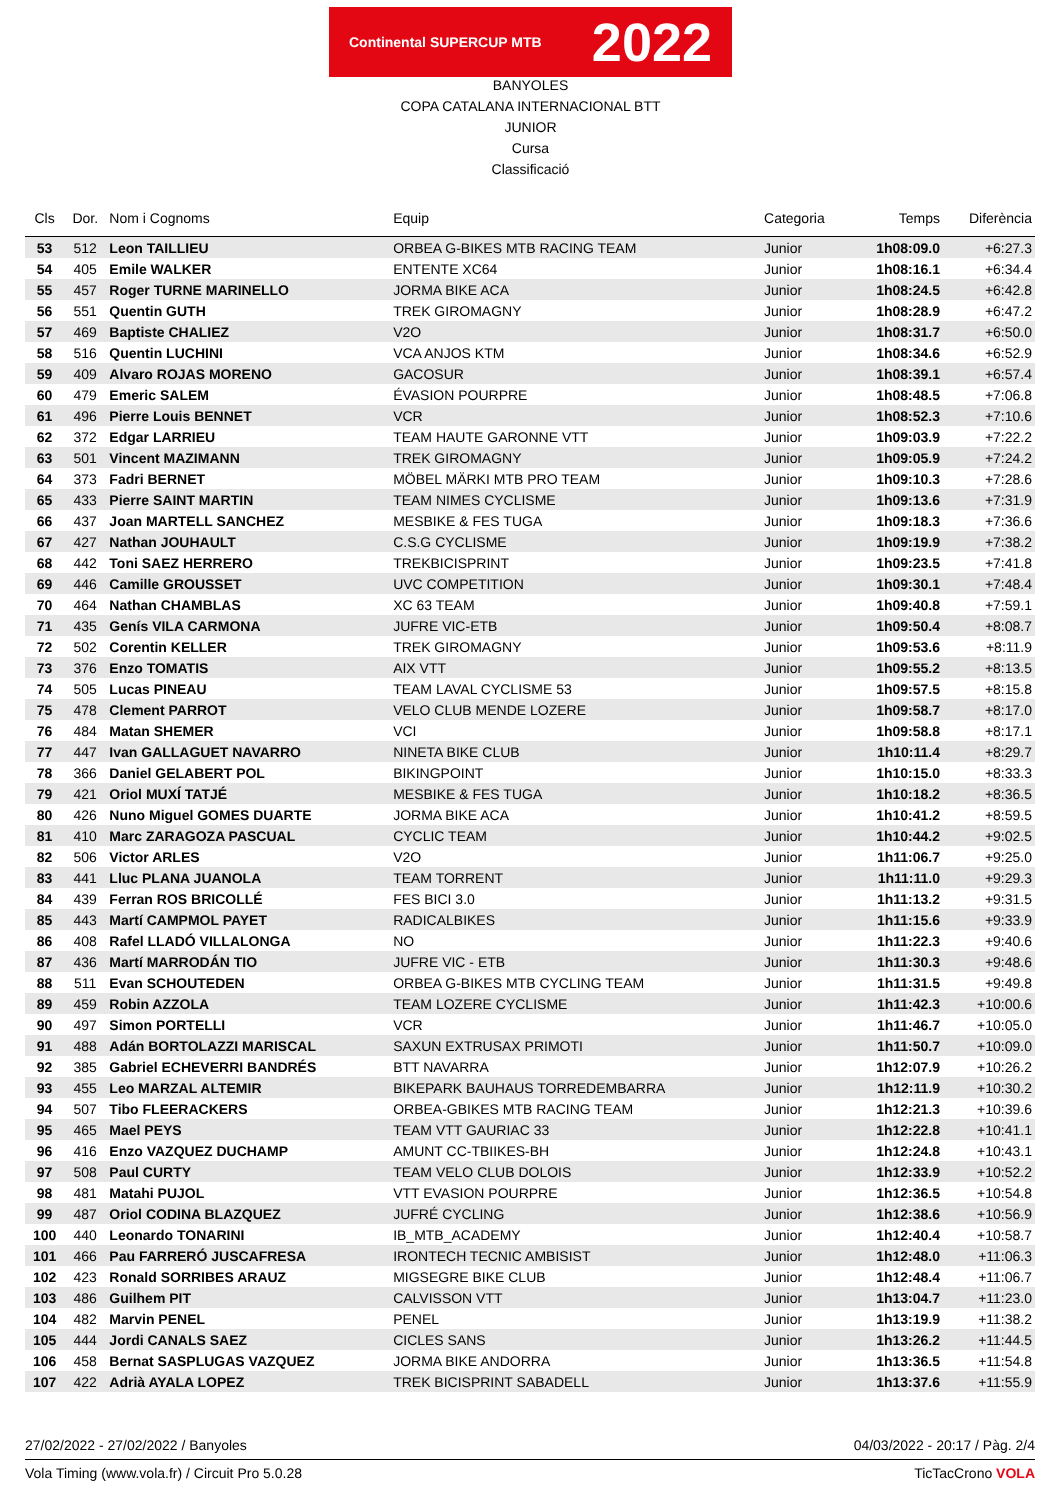Continental SUPERCUP MTB 2022
BANYOLES
COPA CATALANA INTERNACIONAL BTT
JUNIOR
Cursa
Classificació
| Cls | Dor. | Nom i Cognoms | Equip | Categoria | Temps | Diferència |
| --- | --- | --- | --- | --- | --- | --- |
| 53 | 512 | Leon TAILLIEU | ORBEA G-BIKES MTB RACING TEAM | Junior | 1h08:09.0 | +6:27.3 |
| 54 | 405 | Emile WALKER | ENTENTE XC64 | Junior | 1h08:16.1 | +6:34.4 |
| 55 | 457 | Roger TURNE MARINELLO | JORMA BIKE ACA | Junior | 1h08:24.5 | +6:42.8 |
| 56 | 551 | Quentin GUTH | TREK GIROMAGNY | Junior | 1h08:28.9 | +6:47.2 |
| 57 | 469 | Baptiste CHALIEZ | V2O | Junior | 1h08:31.7 | +6:50.0 |
| 58 | 516 | Quentin LUCHINI | VCA ANJOS KTM | Junior | 1h08:34.6 | +6:52.9 |
| 59 | 409 | Alvaro ROJAS MORENO | GACOSUR | Junior | 1h08:39.1 | +6:57.4 |
| 60 | 479 | Emeric SALEM | ÉVASION POURPRE | Junior | 1h08:48.5 | +7:06.8 |
| 61 | 496 | Pierre Louis BENNET | VCR | Junior | 1h08:52.3 | +7:10.6 |
| 62 | 372 | Edgar LARRIEU | TEAM HAUTE GARONNE VTT | Junior | 1h09:03.9 | +7:22.2 |
| 63 | 501 | Vincent MAZIMANN | TREK GIROMAGNY | Junior | 1h09:05.9 | +7:24.2 |
| 64 | 373 | Fadri BERNET | MÖBEL MÄRKI MTB PRO TEAM | Junior | 1h09:10.3 | +7:28.6 |
| 65 | 433 | Pierre SAINT MARTIN | TEAM NIMES CYCLISME | Junior | 1h09:13.6 | +7:31.9 |
| 66 | 437 | Joan MARTELL SANCHEZ | MESBIKE & FES TUGA | Junior | 1h09:18.3 | +7:36.6 |
| 67 | 427 | Nathan JOUHAULT | C.S.G CYCLISME | Junior | 1h09:19.9 | +7:38.2 |
| 68 | 442 | Toni SAEZ HERRERO | TREKBICISPRINT | Junior | 1h09:23.5 | +7:41.8 |
| 69 | 446 | Camille GROUSSET | UVC COMPETITION | Junior | 1h09:30.1 | +7:48.4 |
| 70 | 464 | Nathan CHAMBLAS | XC 63 TEAM | Junior | 1h09:40.8 | +7:59.1 |
| 71 | 435 | Genís VILA CARMONA | JUFRE VIC-ETB | Junior | 1h09:50.4 | +8:08.7 |
| 72 | 502 | Corentin KELLER | TREK GIROMAGNY | Junior | 1h09:53.6 | +8:11.9 |
| 73 | 376 | Enzo TOMATIS | AIX VTT | Junior | 1h09:55.2 | +8:13.5 |
| 74 | 505 | Lucas PINEAU | TEAM LAVAL CYCLISME 53 | Junior | 1h09:57.5 | +8:15.8 |
| 75 | 478 | Clement PARROT | VELO CLUB MENDE LOZERE | Junior | 1h09:58.7 | +8:17.0 |
| 76 | 484 | Matan SHEMER | VCI | Junior | 1h09:58.8 | +8:17.1 |
| 77 | 447 | Ivan GALLAGUET NAVARRO | NINETA BIKE CLUB | Junior | 1h10:11.4 | +8:29.7 |
| 78 | 366 | Daniel GELABERT POL | BIKINGPOINT | Junior | 1h10:15.0 | +8:33.3 |
| 79 | 421 | Oriol MUXÍ TATJÉ | MESBIKE & FES TUGA | Junior | 1h10:18.2 | +8:36.5 |
| 80 | 426 | Nuno Miguel GOMES DUARTE | JORMA BIKE ACA | Junior | 1h10:41.2 | +8:59.5 |
| 81 | 410 | Marc ZARAGOZA PASCUAL | CYCLIC TEAM | Junior | 1h10:44.2 | +9:02.5 |
| 82 | 506 | Victor ARLES | V2O | Junior | 1h11:06.7 | +9:25.0 |
| 83 | 441 | Lluc PLANA JUANOLA | TEAM TORRENT | Junior | 1h11:11.0 | +9:29.3 |
| 84 | 439 | Ferran ROS BRICOLLÉ | FES BICI 3.0 | Junior | 1h11:13.2 | +9:31.5 |
| 85 | 443 | Martí CAMPMOL PAYET | RADICALBIKES | Junior | 1h11:15.6 | +9:33.9 |
| 86 | 408 | Rafel LLADÓ VILLALONGA | NO | Junior | 1h11:22.3 | +9:40.6 |
| 87 | 436 | Martí MARRODÁN TIO | JUFRE VIC - ETB | Junior | 1h11:30.3 | +9:48.6 |
| 88 | 511 | Evan SCHOUTEDEN | ORBEA G-BIKES MTB CYCLING TEAM | Junior | 1h11:31.5 | +9:49.8 |
| 89 | 459 | Robin AZZOLA | TEAM LOZERE CYCLISME | Junior | 1h11:42.3 | +10:00.6 |
| 90 | 497 | Simon PORTELLI | VCR | Junior | 1h11:46.7 | +10:05.0 |
| 91 | 488 | Adán BORTOLAZZI MARISCAL | SAXUN EXTRUSAX PRIMOTI | Junior | 1h11:50.7 | +10:09.0 |
| 92 | 385 | Gabriel ECHEVERRI BANDRÉS | BTT NAVARRA | Junior | 1h12:07.9 | +10:26.2 |
| 93 | 455 | Leo MARZAL ALTEMIR | BIKEPARK BAUHAUS TORREDEMBARRA | Junior | 1h12:11.9 | +10:30.2 |
| 94 | 507 | Tibo FLEERACKERS | ORBEA-GBIKES MTB RACING TEAM | Junior | 1h12:21.3 | +10:39.6 |
| 95 | 465 | Mael PEYS | TEAM VTT GAURIAC 33 | Junior | 1h12:22.8 | +10:41.1 |
| 96 | 416 | Enzo VAZQUEZ DUCHAMP | AMUNT CC-TBIIKES-BH | Junior | 1h12:24.8 | +10:43.1 |
| 97 | 508 | Paul CURTY | TEAM VELO CLUB DOLOIS | Junior | 1h12:33.9 | +10:52.2 |
| 98 | 481 | Matahi PUJOL | VTT EVASION POURPRE | Junior | 1h12:36.5 | +10:54.8 |
| 99 | 487 | Oriol CODINA BLAZQUEZ | JUFRÉ CYCLING | Junior | 1h12:38.6 | +10:56.9 |
| 100 | 440 | Leonardo TONARINI | IB_MTB_ACADEMY | Junior | 1h12:40.4 | +10:58.7 |
| 101 | 466 | Pau FARRERÓ JUSCAFRESA | IRONTECH TECNIC AMBISIST | Junior | 1h12:48.0 | +11:06.3 |
| 102 | 423 | Ronald SORRIBES ARAUZ | MIGSEGRE BIKE CLUB | Junior | 1h12:48.4 | +11:06.7 |
| 103 | 486 | Guilhem PIT | CALVISSON VTT | Junior | 1h13:04.7 | +11:23.0 |
| 104 | 482 | Marvin PENEL | PENEL | Junior | 1h13:19.9 | +11:38.2 |
| 105 | 444 | Jordi CANALS SAEZ | CICLES SANS | Junior | 1h13:26.2 | +11:44.5 |
| 106 | 458 | Bernat SASPLUGAS VAZQUEZ | JORMA BIKE ANDORRA | Junior | 1h13:36.5 | +11:54.8 |
| 107 | 422 | Adrià AYALA LOPEZ | TREK BICISPRINT SABADELL | Junior | 1h13:37.6 | +11:55.9 |
27/02/2022 - 27/02/2022 / Banyoles 04/03/2022 - 20:17 / Pàg. 2/4
Vola Timing (www.vola.fr) / Circuit Pro 5.0.28 TicTacCrono VOLA